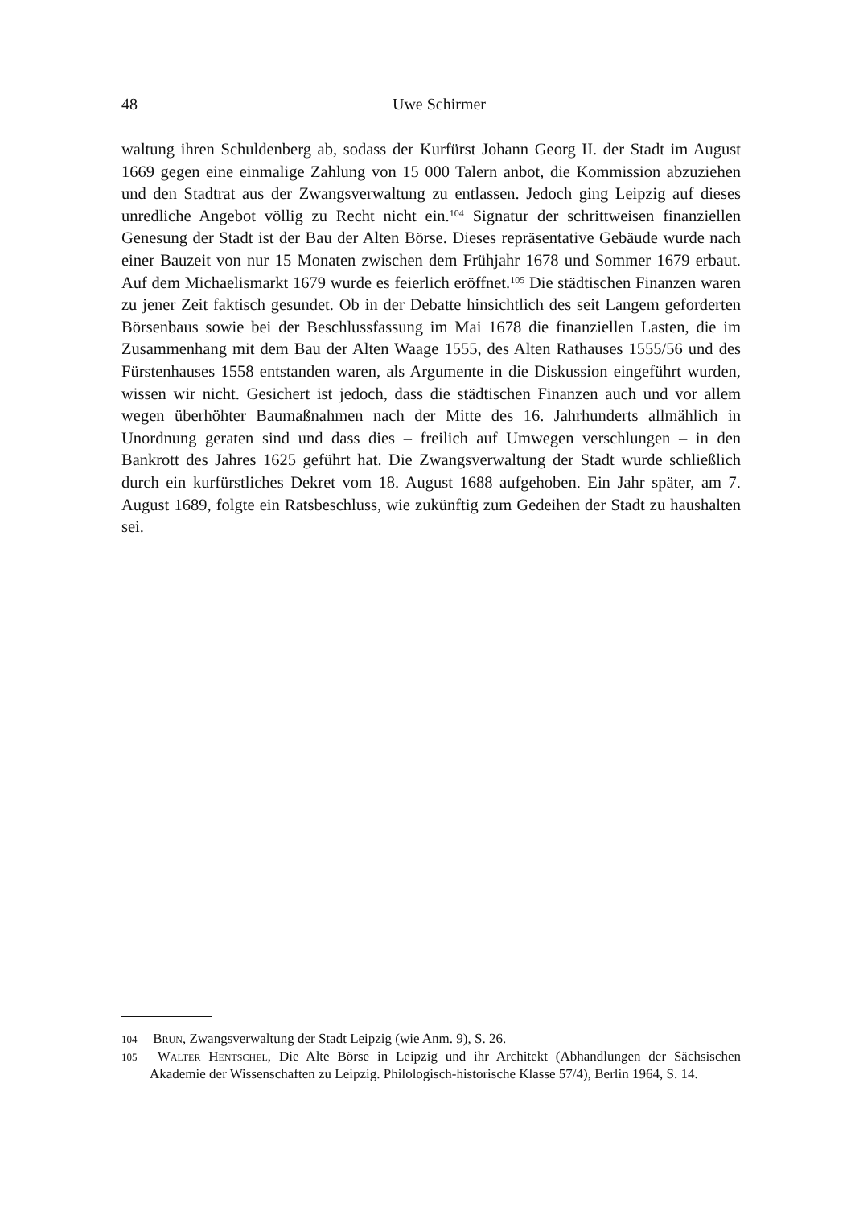48
Uwe Schirmer
waltung ihren Schuldenberg ab, sodass der Kurfürst Johann Georg II. der Stadt im August 1669 gegen eine einmalige Zahlung von 15 000 Talern anbot, die Kommission abzuziehen und den Stadtrat aus der Zwangsverwaltung zu entlassen. Jedoch ging Leipzig auf dieses unredliche Angebot völlig zu Recht nicht ein.<sup>104</sup> Signatur der schrittweisen finanziellen Genesung der Stadt ist der Bau der Alten Börse. Dieses repräsentative Gebäude wurde nach einer Bauzeit von nur 15 Monaten zwischen dem Frühjahr 1678 und Sommer 1679 erbaut. Auf dem Michaelismarkt 1679 wurde es feierlich eröffnet.<sup>105</sup> Die städtischen Finanzen waren zu jener Zeit faktisch gesundet. Ob in der Debatte hinsichtlich des seit Langem geforderten Börsenbaus sowie bei der Beschlussfassung im Mai 1678 die finanziellen Lasten, die im Zusammenhang mit dem Bau der Alten Waage 1555, des Alten Rathauses 1555/56 und des Fürstenhauses 1558 entstanden waren, als Argumente in die Diskussion eingeführt wurden, wissen wir nicht. Gesichert ist jedoch, dass die städtischen Finanzen auch und vor allem wegen überhöhter Baumaßnahmen nach der Mitte des 16. Jahrhunderts allmählich in Unordnung geraten sind und dass dies – freilich auf Umwegen verschlungen – in den Bankrott des Jahres 1625 geführt hat. Die Zwangsverwaltung der Stadt wurde schließlich durch ein kurfürstliches Dekret vom 18. August 1688 aufgehoben. Ein Jahr später, am 7. August 1689, folgte ein Ratsbeschluss, wie zukünftig zum Gedeihen der Stadt zu haushalten sei.
104 Brun, Zwangsverwaltung der Stadt Leipzig (wie Anm. 9), S. 26.
105 Walter Hentschel, Die Alte Börse in Leipzig und ihr Architekt (Abhandlungen der Sächsischen Akademie der Wissenschaften zu Leipzig. Philologisch-historische Klasse 57/4), Berlin 1964, S. 14.